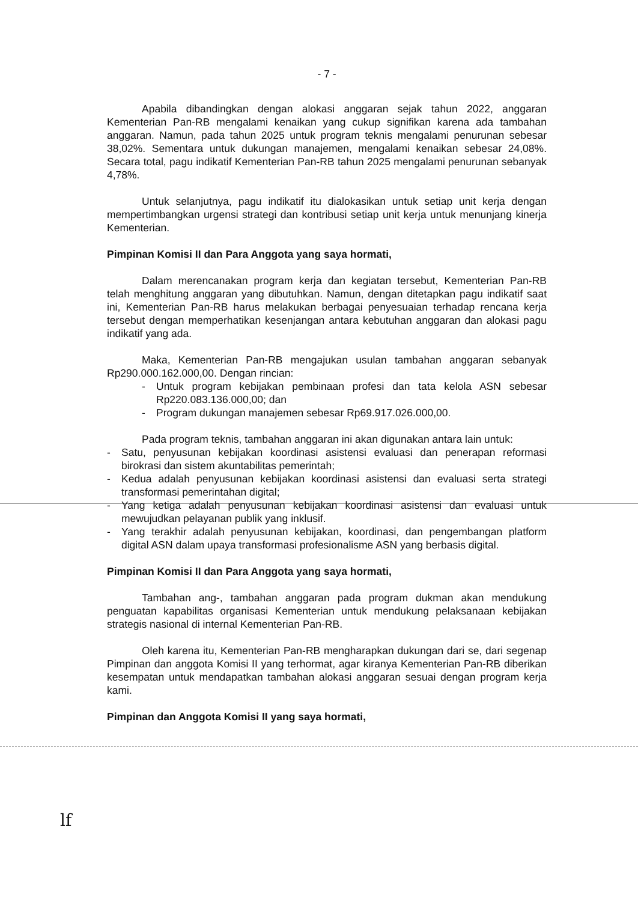- 7 -
Apabila dibandingkan dengan alokasi anggaran sejak tahun 2022, anggaran Kementerian Pan-RB mengalami kenaikan yang cukup signifikan karena ada tambahan anggaran. Namun, pada tahun 2025 untuk program teknis mengalami penurunan sebesar 38,02%. Sementara untuk dukungan manajemen, mengalami kenaikan sebesar 24,08%. Secara total, pagu indikatif Kementerian Pan-RB tahun 2025 mengalami penurunan sebanyak 4,78%.
Untuk selanjutnya, pagu indikatif itu dialokasikan untuk setiap unit kerja dengan mempertimbangkan urgensi strategi dan kontribusi setiap unit kerja untuk menunjang kinerja Kementerian.
Pimpinan Komisi II dan Para Anggota yang saya hormati,
Dalam merencanakan program kerja dan kegiatan tersebut, Kementerian Pan-RB telah menghitung anggaran yang dibutuhkan. Namun, dengan ditetapkan pagu indikatif saat ini, Kementerian Pan-RB harus melakukan berbagai penyesuaian terhadap rencana kerja tersebut dengan memperhatikan kesenjangan antara kebutuhan anggaran dan alokasi pagu indikatif yang ada.
Maka, Kementerian Pan-RB mengajukan usulan tambahan anggaran sebanyak Rp290.000.162.000,00. Dengan rincian:
- Untuk program kebijakan pembinaan profesi dan tata kelola ASN sebesar Rp220.083.136.000,00; dan
- Program dukungan manajemen sebesar Rp69.917.026.000,00.
Pada program teknis, tambahan anggaran ini akan digunakan antara lain untuk:
- Satu, penyusunan kebijakan koordinasi asistensi evaluasi dan penerapan reformasi birokrasi dan sistem akuntabilitas pemerintah;
- Kedua adalah penyusunan kebijakan koordinasi asistensi dan evaluasi serta strategi transformasi pemerintahan digital;
- Yang ketiga adalah penyusunan kebijakan koordinasi asistensi dan evaluasi untuk mewujudkan pelayanan publik yang inklusif.
- Yang terakhir adalah penyusunan kebijakan, koordinasi, dan pengembangan platform digital ASN dalam upaya transformasi profesionalisme ASN yang berbasis digital.
Pimpinan Komisi II dan Para Anggota yang saya hormati,
Tambahan ang-, tambahan anggaran pada program dukman akan mendukung penguatan kapabilitas organisasi Kementerian untuk mendukung pelaksanaan kebijakan strategis nasional di internal Kementerian Pan-RB.
Oleh karena itu, Kementerian Pan-RB mengharapkan dukungan dari se, dari segenap Pimpinan dan anggota Komisi II yang terhormat, agar kiranya Kementerian Pan-RB diberikan kesempatan untuk mendapatkan tambahan alokasi anggaran sesuai dengan program kerja kami.
Pimpinan dan Anggota Komisi II yang saya hormati,
lf